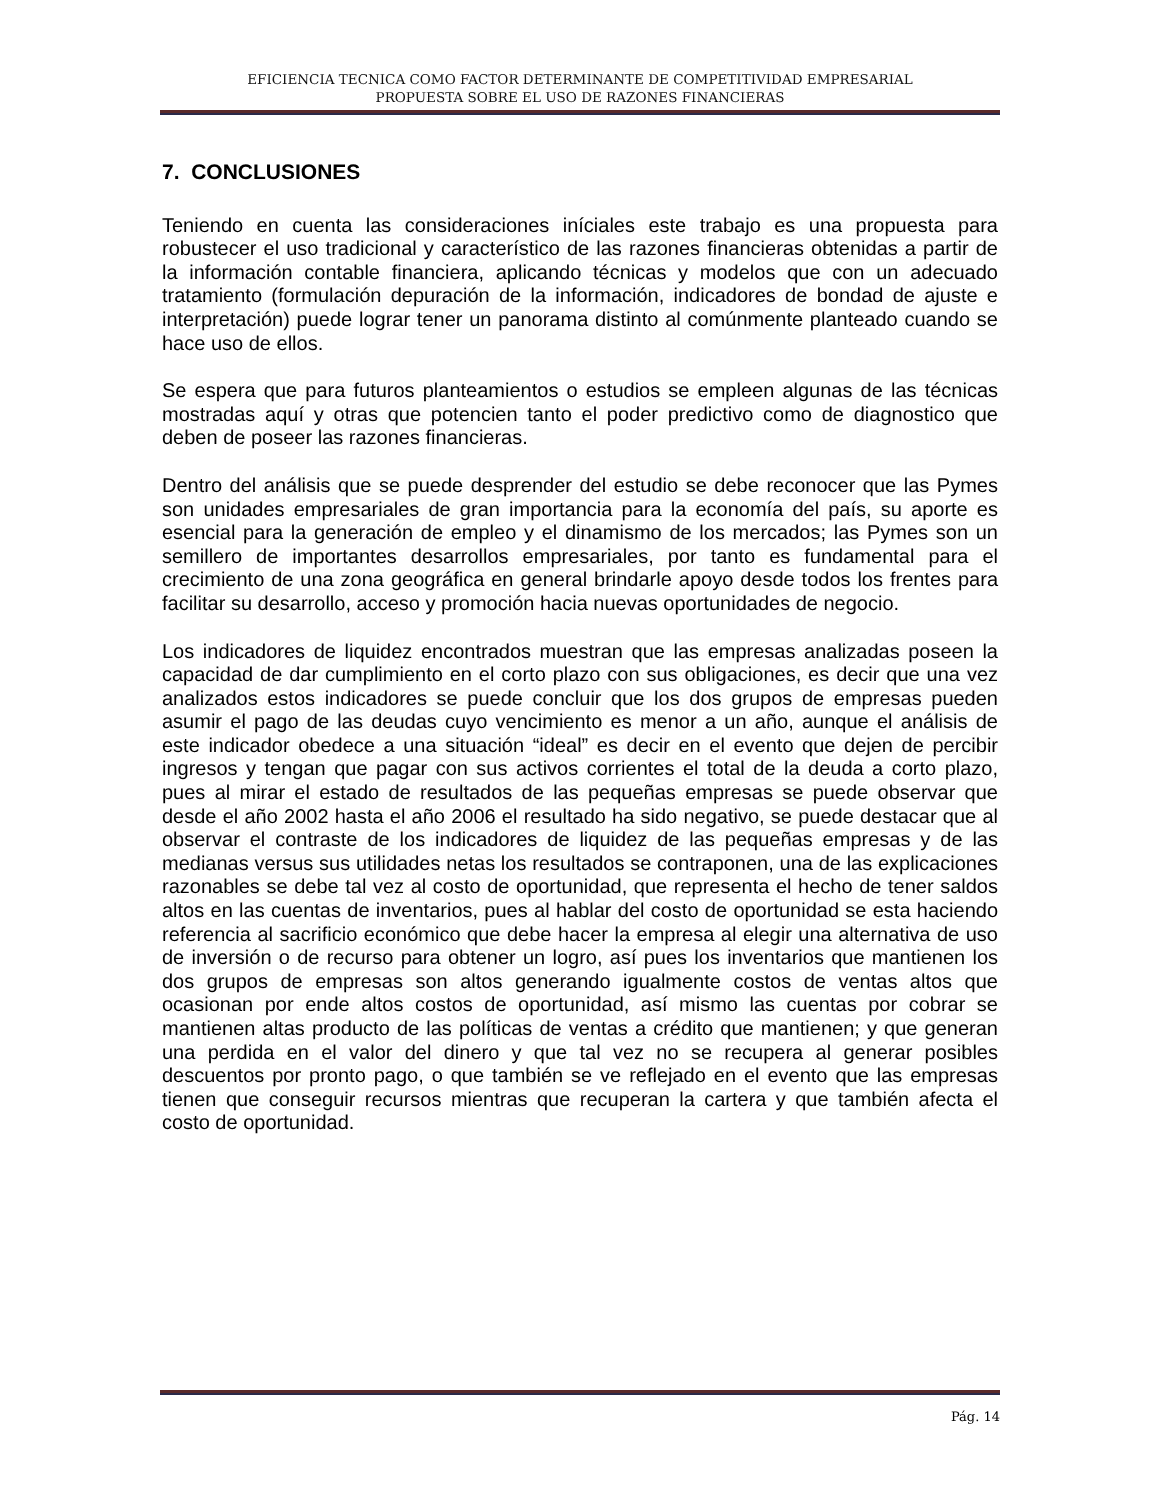EFICIENCIA TECNICA COMO FACTOR DETERMINANTE DE COMPETITIVIDAD EMPRESARIAL
PROPUESTA SOBRE EL USO DE RAZONES FINANCIERAS
7. CONCLUSIONES
Teniendo en cuenta las consideraciones iníciales este trabajo es una propuesta para robustecer el uso tradicional y característico de las razones financieras obtenidas a partir de la información contable financiera, aplicando técnicas y modelos que con un adecuado tratamiento (formulación depuración de la información, indicadores de bondad de ajuste e interpretación) puede lograr tener un panorama distinto al comúnmente planteado cuando se hace uso de ellos.
Se espera que para futuros planteamientos o estudios se empleen algunas de las técnicas mostradas aquí y otras que potencien tanto el poder predictivo como de diagnostico que deben de poseer las razones financieras.
Dentro del análisis que se puede desprender del estudio se debe reconocer que las Pymes son unidades empresariales de gran importancia para la economía del país, su aporte es esencial para la generación de empleo y el dinamismo de los mercados; las Pymes son un semillero de importantes desarrollos empresariales, por tanto es fundamental para el crecimiento de una zona geográfica en general brindarle apoyo desde todos los frentes para facilitar su desarrollo, acceso y promoción hacia nuevas oportunidades de negocio.
Los indicadores de liquidez encontrados muestran que las empresas analizadas poseen la capacidad de dar cumplimiento en el corto plazo con sus obligaciones, es decir que una vez analizados estos indicadores se puede concluir que los dos grupos de empresas pueden asumir el pago de las deudas cuyo vencimiento es menor a un año, aunque el análisis de este indicador obedece a una situación “ideal” es decir en el evento que dejen de percibir ingresos y tengan que pagar con sus activos corrientes el total de la deuda a corto plazo, pues al mirar el estado de resultados de las pequeñas empresas se puede observar que desde el año 2002 hasta el año 2006 el resultado ha sido negativo, se puede destacar que al observar el contraste de los indicadores de liquidez de las pequeñas empresas y de las medianas versus sus utilidades netas los resultados se contraponen, una de las explicaciones razonables se debe tal vez al costo de oportunidad, que representa el hecho de tener saldos altos en las cuentas de inventarios, pues al hablar del costo de oportunidad se esta haciendo referencia al sacrificio económico que debe hacer la empresa al elegir una alternativa de uso de inversión o de recurso para obtener un logro, así pues los inventarios que mantienen los dos grupos de empresas son altos generando igualmente costos de ventas altos que ocasionan por ende altos costos de oportunidad, así mismo las cuentas por cobrar se mantienen altas producto de las políticas de ventas a crédito que mantienen; y que generan una perdida en el valor del dinero y que tal vez no se recupera al generar posibles descuentos por pronto pago, o que también se ve reflejado en el evento que las empresas tienen que conseguir recursos mientras que recuperan la cartera y que también afecta el costo de oportunidad.
Pág. 14